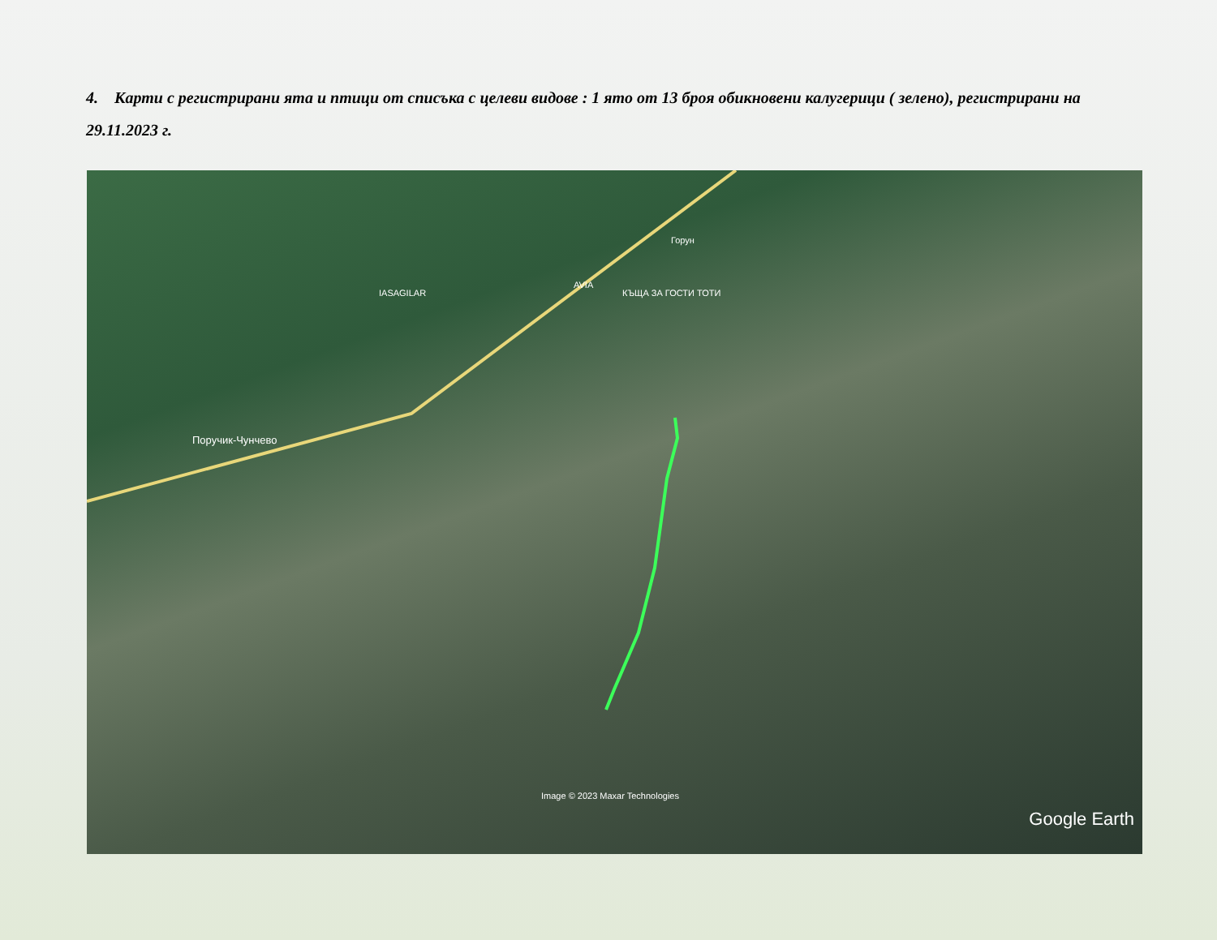4. Карти с регистрирани ята и птици от списъка с целеви видове : 1 ято от 13 броя обикновени калугерици ( зелено), регистрирани на 29.11.2023 г.
Горун
AVIA
КЪЩА ЗА ГОСТИ ТОТИ IASAGILAR
Поручик-Чунчево
Image © 2023 Maxar Technologies
Google Earth